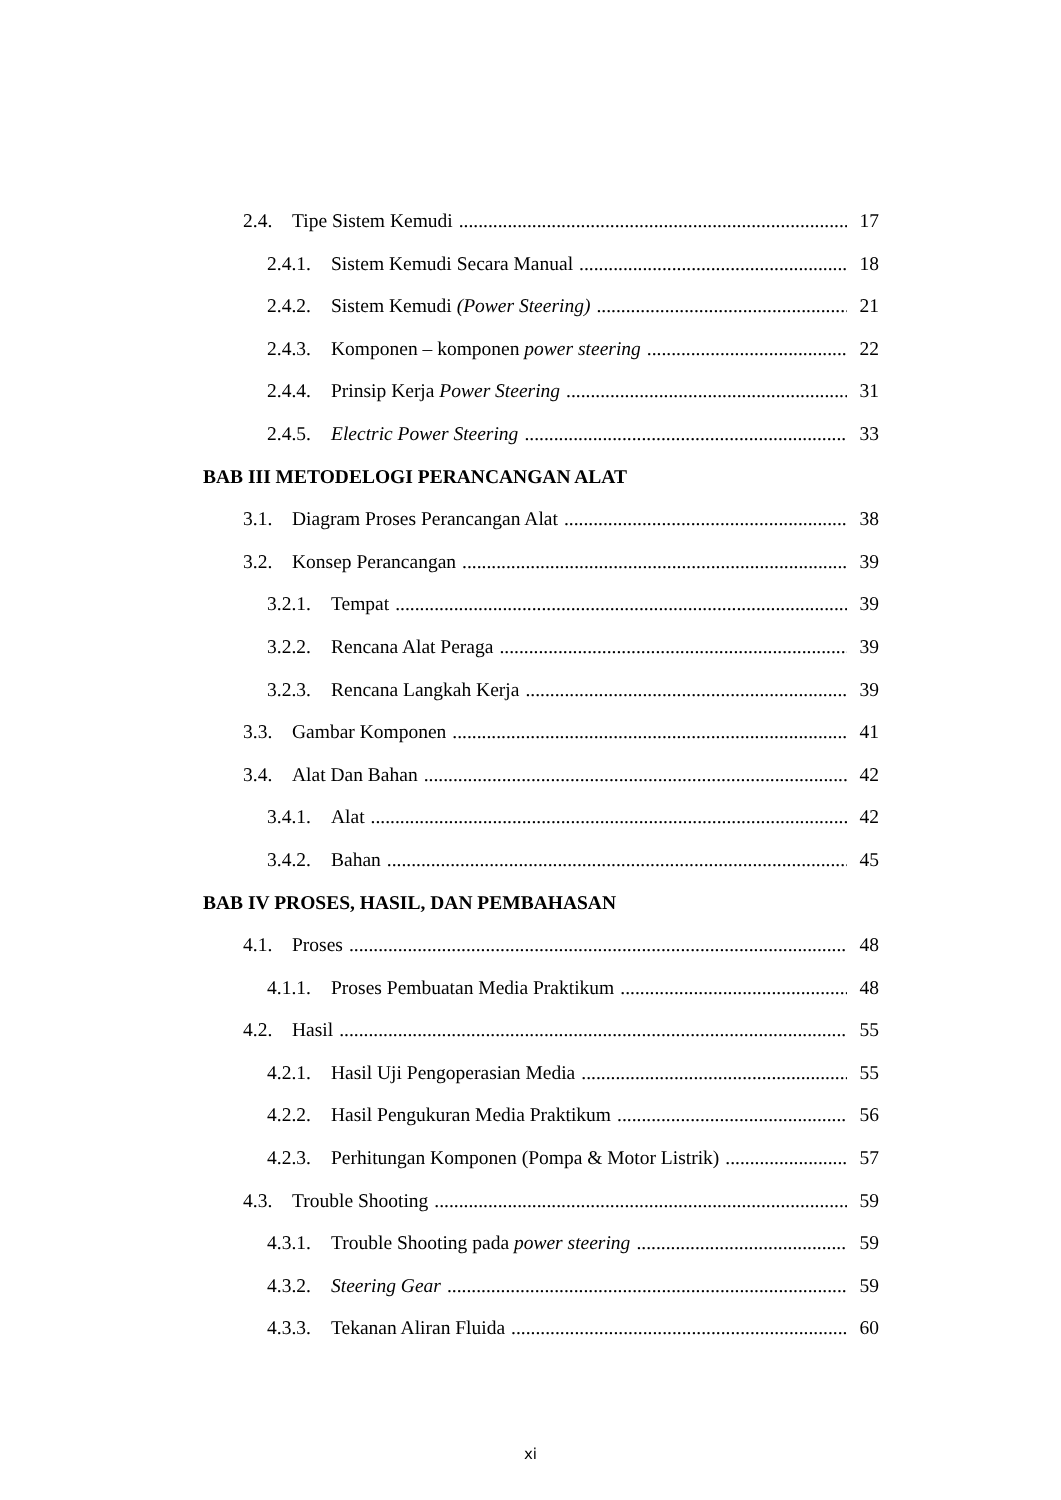2.4. Tipe Sistem Kemudi 17
2.4.1. Sistem Kemudi Secara Manual 18
2.4.2. Sistem Kemudi (Power Steering) 21
2.4.3. Komponen – komponen power steering 22
2.4.4. Prinsip Kerja Power Steering 31
2.4.5. Electric Power Steering 33
BAB III METODELOGI PERANCANGAN ALAT
3.1. Diagram Proses Perancangan Alat 38
3.2. Konsep Perancangan 39
3.2.1. Tempat 39
3.2.2. Rencana Alat Peraga 39
3.2.3. Rencana Langkah Kerja 39
3.3. Gambar Komponen 41
3.4. Alat Dan Bahan 42
3.4.1. Alat 42
3.4.2. Bahan 45
BAB IV PROSES, HASIL, DAN PEMBAHASAN
4.1. Proses 48
4.1.1. Proses Pembuatan Media Praktikum 48
4.2. Hasil 55
4.2.1. Hasil Uji Pengoperasian Media 55
4.2.2. Hasil Pengukuran Media Praktikum 56
4.2.3. Perhitungan Komponen (Pompa & Motor Listrik) 57
4.3. Trouble Shooting 59
4.3.1. Trouble Shooting pada power steering 59
4.3.2. Steering Gear 59
4.3.3. Tekanan Aliran Fluida 60
xi